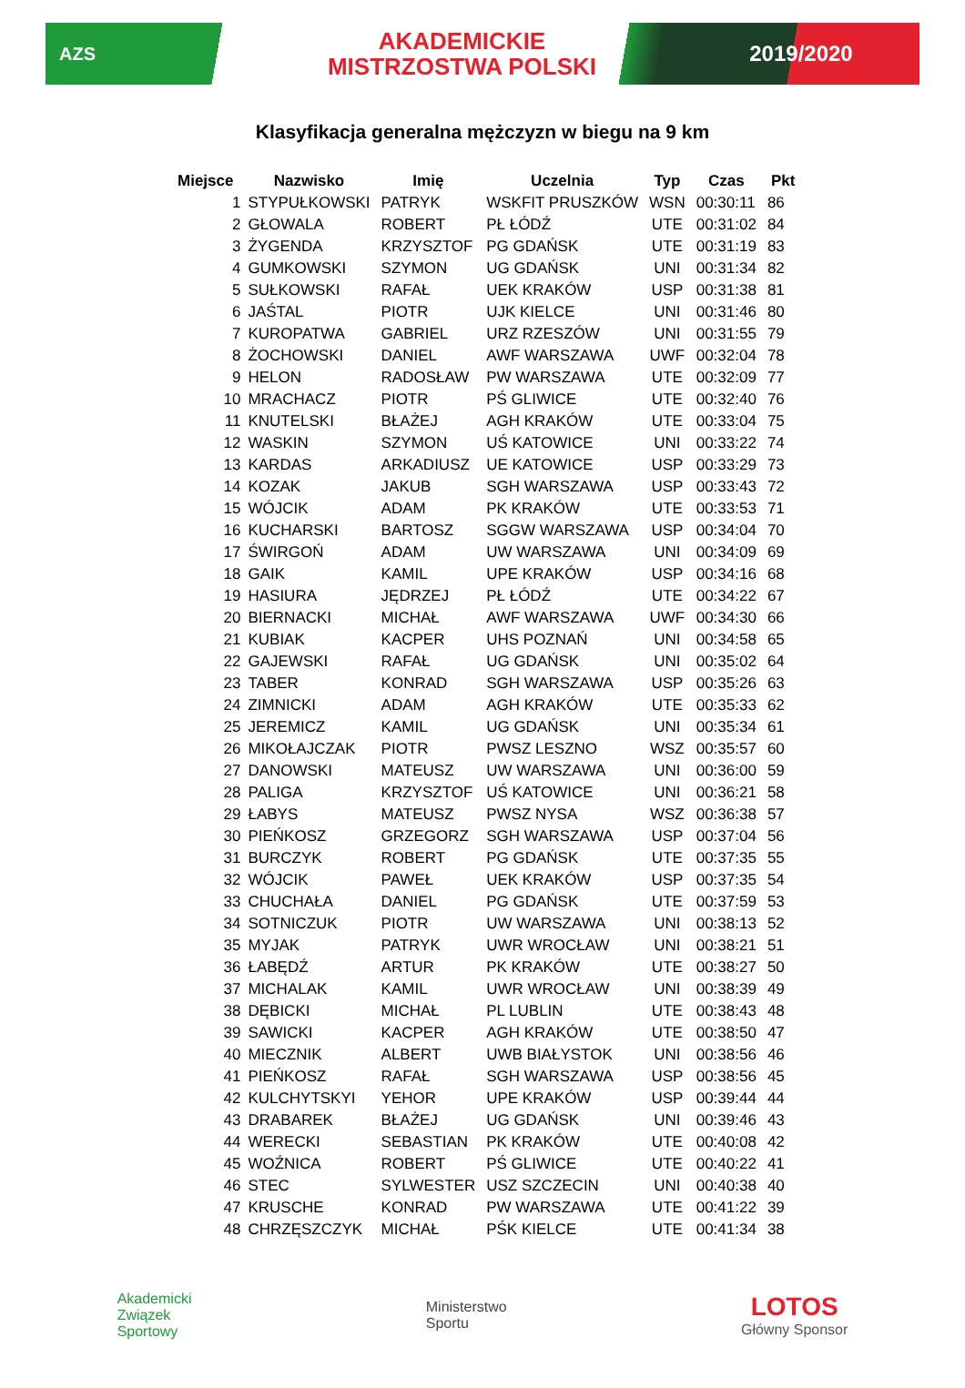AZS
AKADEMICKIE
MISTRZOSTWA POLSKI
2019/2020
Klasyfikacja generalna mężczyzn w biegu na 9 km
| Miejsce | Nazwisko | Imię | Uczelnia | Typ | Czas | Pkt |
| --- | --- | --- | --- | --- | --- | --- |
| 1 | STYPUŁKOWSKI | PATRYK | WSKFIT PRUSZKÓW | WSN | 00:30:11 | 86 |
| 2 | GŁOWALA | ROBERT | PŁ ŁÓDŹ | UTE | 00:31:02 | 84 |
| 3 | ŻYGENDA | KRZYSZTOF | PG GDAŃSK | UTE | 00:31:19 | 83 |
| 4 | GUMKOWSKI | SZYMON | UG GDAŃSK | UNI | 00:31:34 | 82 |
| 5 | SUŁKOWSKI | RAFAŁ | UEK KRAKÓW | USP | 00:31:38 | 81 |
| 6 | JAŚTAL | PIOTR | UJK KIELCE | UNI | 00:31:46 | 80 |
| 7 | KUROPATWA | GABRIEL | URZ RZESZÓW | UNI | 00:31:55 | 79 |
| 8 | ŻOCHOWSKI | DANIEL | AWF WARSZAWA | UWF | 00:32:04 | 78 |
| 9 | HELON | RADOSŁAW | PW WARSZAWA | UTE | 00:32:09 | 77 |
| 10 | MRACHACZ | PIOTR | PŚ GLIWICE | UTE | 00:32:40 | 76 |
| 11 | KNUTELSKI | BŁAŻEJ | AGH KRAKÓW | UTE | 00:33:04 | 75 |
| 12 | WASKIN | SZYMON | UŚ KATOWICE | UNI | 00:33:22 | 74 |
| 13 | KARDAS | ARKADIUSZ | UE KATOWICE | USP | 00:33:29 | 73 |
| 14 | KOZAK | JAKUB | SGH WARSZAWA | USP | 00:33:43 | 72 |
| 15 | WÓJCIK | ADAM | PK KRAKÓW | UTE | 00:33:53 | 71 |
| 16 | KUCHARSKI | BARTOSZ | SGGW WARSZAWA | USP | 00:34:04 | 70 |
| 17 | ŚWIRGOŃ | ADAM | UW WARSZAWA | UNI | 00:34:09 | 69 |
| 18 | GAIK | KAMIL | UPE KRAKÓW | USP | 00:34:16 | 68 |
| 19 | HASIURA | JĘDRZEJ | PŁ ŁÓDŹ | UTE | 00:34:22 | 67 |
| 20 | BIERNACKI | MICHAŁ | AWF WARSZAWA | UWF | 00:34:30 | 66 |
| 21 | KUBIAK | KACPER | UHS POZNAŃ | UNI | 00:34:58 | 65 |
| 22 | GAJEWSKI | RAFAŁ | UG GDAŃSK | UNI | 00:35:02 | 64 |
| 23 | TABER | KONRAD | SGH WARSZAWA | USP | 00:35:26 | 63 |
| 24 | ZIMNICKI | ADAM | AGH KRAKÓW | UTE | 00:35:33 | 62 |
| 25 | JEREMICZ | KAMIL | UG GDAŃSK | UNI | 00:35:34 | 61 |
| 26 | MIKOŁAJCZAK | PIOTR | PWSZ LESZNO | WSZ | 00:35:57 | 60 |
| 27 | DANOWSKI | MATEUSZ | UW WARSZAWA | UNI | 00:36:00 | 59 |
| 28 | PALIGA | KRZYSZTOF | UŚ KATOWICE | UNI | 00:36:21 | 58 |
| 29 | ŁABYS | MATEUSZ | PWSZ NYSA | WSZ | 00:36:38 | 57 |
| 30 | PIEŃKOSZ | GRZEGORZ | SGH WARSZAWA | USP | 00:37:04 | 56 |
| 31 | BURCZYK | ROBERT | PG GDAŃSK | UTE | 00:37:35 | 55 |
| 32 | WÓJCIK | PAWEŁ | UEK KRAKÓW | USP | 00:37:35 | 54 |
| 33 | CHUCHAŁA | DANIEL | PG GDAŃSK | UTE | 00:37:59 | 53 |
| 34 | SOTNICZUK | PIOTR | UW WARSZAWA | UNI | 00:38:13 | 52 |
| 35 | MYJAK | PATRYK | UWR WROCŁAW | UNI | 00:38:21 | 51 |
| 36 | ŁABĘDŹ | ARTUR | PK KRAKÓW | UTE | 00:38:27 | 50 |
| 37 | MICHALAK | KAMIL | UWR WROCŁAW | UNI | 00:38:39 | 49 |
| 38 | DĘBICKI | MICHAŁ | PL LUBLIN | UTE | 00:38:43 | 48 |
| 39 | SAWICKI | KACPER | AGH KRAKÓW | UTE | 00:38:50 | 47 |
| 40 | MIECZNIK | ALBERT | UWB BIAŁYSTOK | UNI | 00:38:56 | 46 |
| 41 | PIEŃKOSZ | RAFAŁ | SGH WARSZAWA | USP | 00:38:56 | 45 |
| 42 | KULCHYTSKYI | YEHOR | UPE KRAKÓW | USP | 00:39:44 | 44 |
| 43 | DRABAREK | BŁAŻEJ | UG GDAŃSK | UNI | 00:39:46 | 43 |
| 44 | WERECKI | SEBASTIAN | PK KRAKÓW | UTE | 00:40:08 | 42 |
| 45 | WOŹNICA | ROBERT | PŚ GLIWICE | UTE | 00:40:22 | 41 |
| 46 | STEC | SYLWESTER | USZ SZCZECIN | UNI | 00:40:38 | 40 |
| 47 | KRUSCHE | KONRAD | PW WARSZAWA | UTE | 00:41:22 | 39 |
| 48 | CHRZĘSZCZYK | MICHAŁ | PŚK KIELCE | UTE | 00:41:34 | 38 |
Akademicki
Związek
Sportowy
Ministerstwo
Sportu
LOTOS
Główny Sponsor